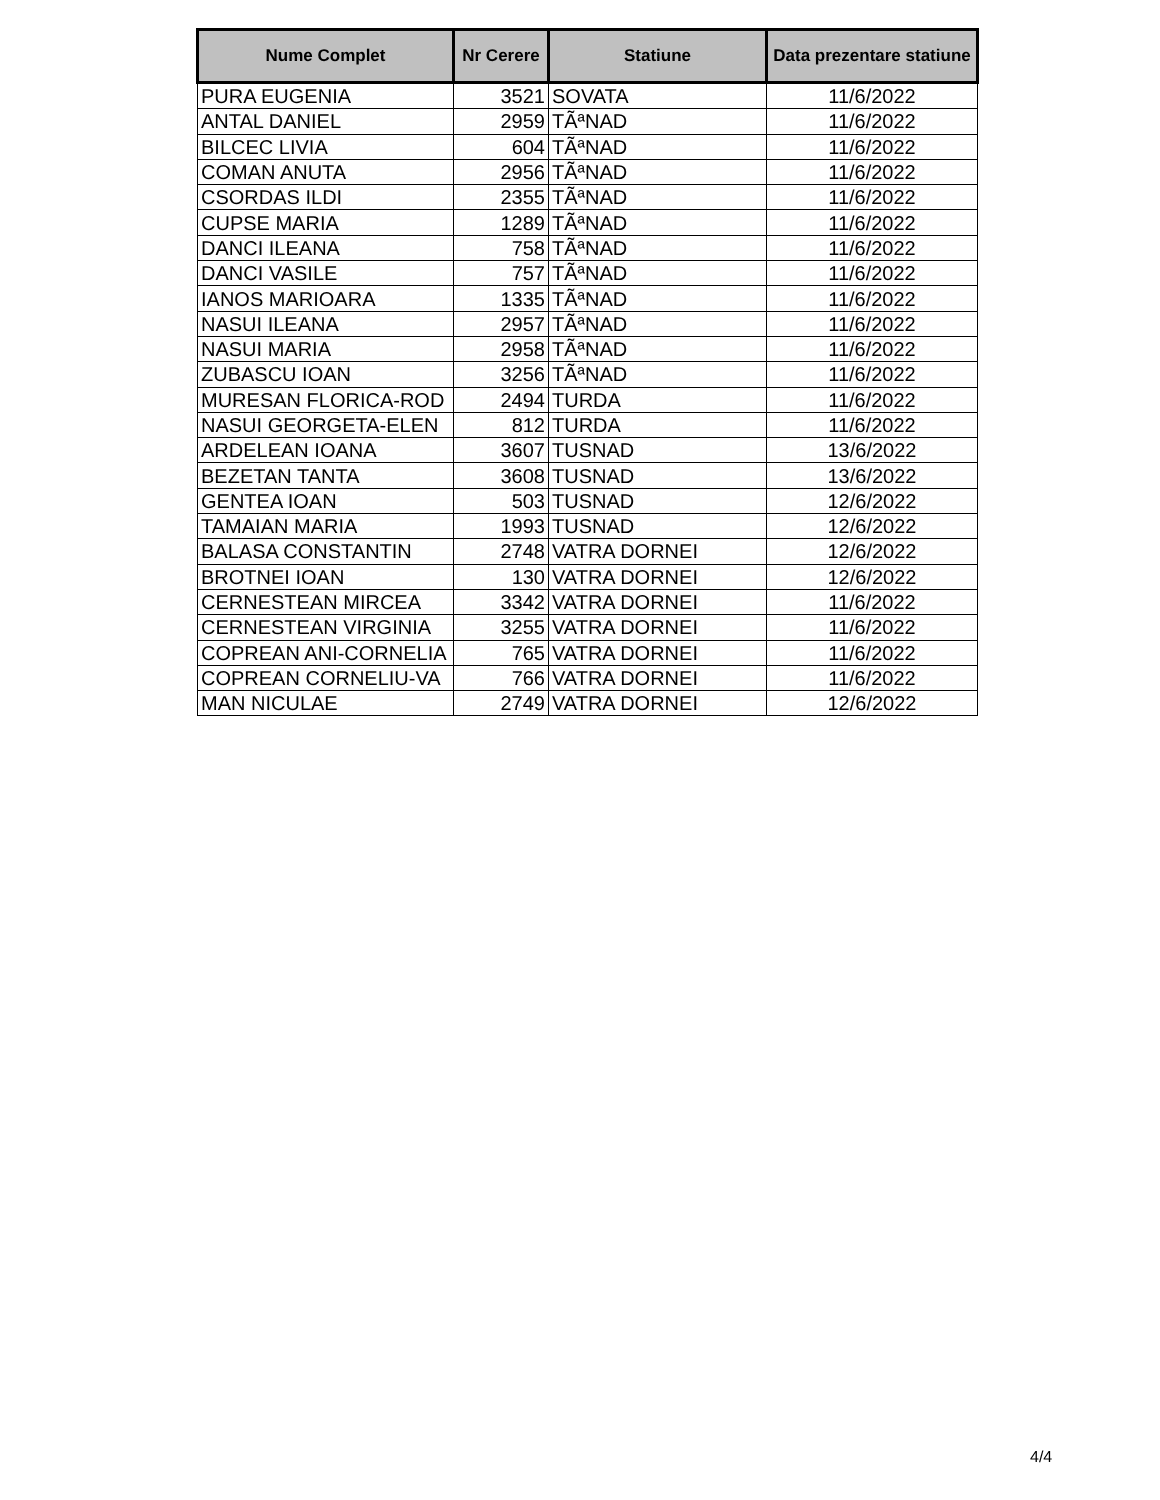| Nume Complet | Nr Cerere | Statiune | Data prezentare statiune |
| --- | --- | --- | --- |
| PURA EUGENIA | 3521 | SOVATA | 11/6/2022 |
| ANTAL DANIEL | 2959 | TÃªNAD | 11/6/2022 |
| BILCEC LIVIA | 604 | TÃªNAD | 11/6/2022 |
| COMAN ANUTA | 2956 | TÃªNAD | 11/6/2022 |
| CSORDAS ILDI | 2355 | TÃªNAD | 11/6/2022 |
| CUPSE MARIA | 1289 | TÃªNAD | 11/6/2022 |
| DANCI ILEANA | 758 | TÃªNAD | 11/6/2022 |
| DANCI VASILE | 757 | TÃªNAD | 11/6/2022 |
| IANOS MARIOARA | 1335 | TÃªNAD | 11/6/2022 |
| NASUI ILEANA | 2957 | TÃªNAD | 11/6/2022 |
| NASUI MARIA | 2958 | TÃªNAD | 11/6/2022 |
| ZUBASCU IOAN | 3256 | TÃªNAD | 11/6/2022 |
| MURESAN FLORICA-ROD | 2494 | TURDA | 11/6/2022 |
| NASUI GEORGETA-ELEN | 812 | TURDA | 11/6/2022 |
| ARDELEAN IOANA | 3607 | TUSNAD | 13/6/2022 |
| BEZETAN TANTA | 3608 | TUSNAD | 13/6/2022 |
| GENTEA IOAN | 503 | TUSNAD | 12/6/2022 |
| TAMAIAN MARIA | 1993 | TUSNAD | 12/6/2022 |
| BALASA CONSTANTIN | 2748 | VATRA DORNEI | 12/6/2022 |
| BROTNEI IOAN | 130 | VATRA DORNEI | 12/6/2022 |
| CERNESTEAN MIRCEA | 3342 | VATRA DORNEI | 11/6/2022 |
| CERNESTEAN VIRGINIA | 3255 | VATRA DORNEI | 11/6/2022 |
| COPREAN ANI-CORNELIA | 765 | VATRA DORNEI | 11/6/2022 |
| COPREAN CORNELIU-VA | 766 | VATRA DORNEI | 11/6/2022 |
| MAN NICULAE | 2749 | VATRA DORNEI | 12/6/2022 |
4/4